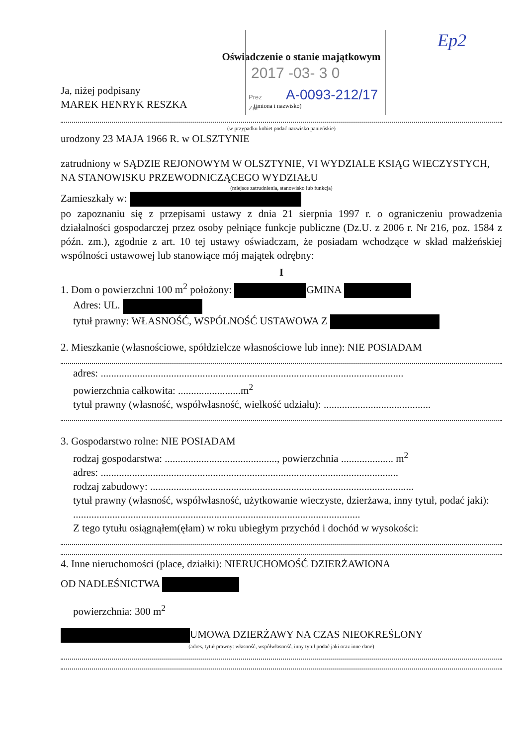2017 -03- 3 0
Prez
Zał
A-0093-212/17
Ep2
Oświadczenie o stanie majątkowym
Ja, niżej podpisany
MAREK HENRYK RESZKA (imiona i nazwisko)
(w przypadku kobiet podać nazwisko panieńskie)
urodzony 23 MAJA 1966 R. w OLSZTYNIE
zatrudniony w SĄDZIE REJONOWYM W OLSZTYNIE, VI WYDZIALE KSIĄG WIECZYSTYCH, NA STANOWISKU PRZEWODNICZĄCEGO WYDZIAŁU
(miejsce zatrudnienia, stanowisko lub funkcja)
Zamieszkały w:
po zapoznaniu się z przepisami ustawy z dnia 21 sierpnia 1997 r. o ograniczeniu prowadzenia działalności gospodarczej przez osoby pełniące funkcje publiczne (Dz.U. z 2006 r. Nr 216, poz. 1584 z późn. zm.), zgodnie z art. 10 tej ustawy oświadczam, że posiadam wchodzące w skład małżeńskiej wspólności ustawowej lub stanowiące mój majątek odrębny:
I
1. Dom o powierzchni 100 m<sup>2</sup> położony: GMINA
Adres: UL.
tytuł prawny: WŁASNOŚĆ, WSPÓLNOŚĆ USTAWOWA Z
2. Mieszkanie (własnościowe, spółdzielcze własnościowe lub inne): NIE POSIADAM
adres: ....................................................................................................................
powierzchnia całkowita: ........................m<sup>2</sup>
tytuł prawny (własność, współwłasność, wielkość udziału): .........................................
3. Gospodarstwo rolne: NIE POSIADAM
rodzaj gospodarstwa: ..........................................., powierzchnia .................... m<sup>2</sup>
adres: ..................................................................................................................
rodzaj zabudowy: .....................................................................................................
tytuł prawny (własność, współwłasność, użytkowanie wieczyste, dzierżawa, inny tytuł, podać jaki): ..............................................................................................................
Z tego tytułu osiągnąłem(ęłam) w roku ubiegłym przychód i dochód w wysokości:
4. Inne nieruchomości (place, działki): NIERUCHOMOŚĆ DZIERŻAWIONA
OD NADLEŚNICTWA
powierzchnia: 300 m<sup>2</sup>
UMOWA DZIERŻAWY NA CZAS NIEOKREŚLONY
(adres, tytuł prawny: własność, współwłasność, inny tytuł podać jaki oraz inne dane)